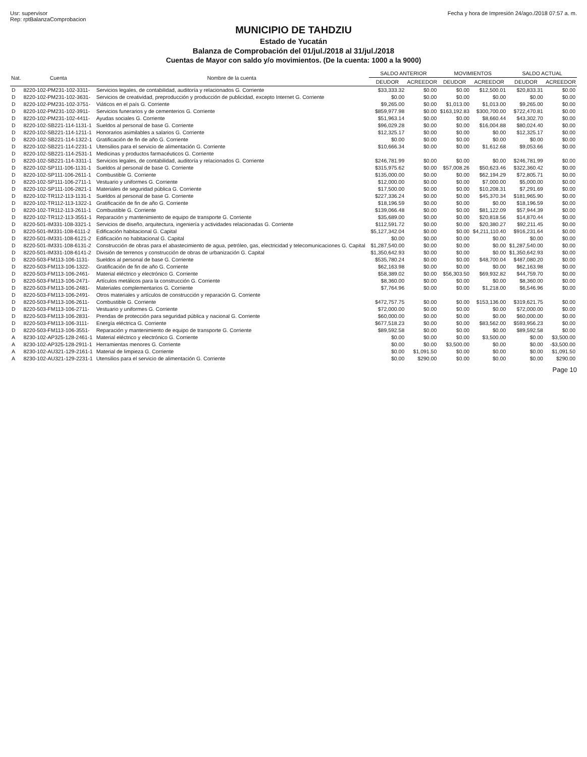Usr: supervisor
Rep: rptBalanzaComprobacion
Fecha y hora de Impresión 24/ago./2018 07:57 a. m.
MUNICIPIO DE TAHDZIU
Estado de Yucatán
Balanza de Comprobación del 01/jul./2018 al 31/jul./2018
Cuentas de Mayor con saldo y/o movimientos. (De la cuenta: 1000 a la 9000)
| Nat. | Cuenta | Nombre de la cuenta | SALDO ANTERIOR | | MOVIMIENTOS | | SALDO ACTUAL | |
| --- | --- | --- | --- | --- | --- | --- | --- | --- |
| | | | DEUDOR | ACREEDOR | DEUDOR | ACREEDOR | DEUDOR | ACREEDOR |
| D | 8220-102-PM231-102-3311- | Servicios legales, de contabilidad, auditoría y relacionados G. Corriente | $33,333.32 | $0.00 | $0.00 | $12,500.01 | $20,833.31 | $0.00 |
| D | 8220-102-PM231-102-3631- | Servicios de creatividad, preproducción y producción de publicidad, excepto Internet G. Corriente | $0.00 | $0.00 | $0.00 | $0.00 | $0.00 | $0.00 |
| D | 8220-102-PM231-102-3751- | Viáticos en el país G. Corriente | $9,265.00 | $0.00 | $1,013.00 | $1,013.00 | $9,265.00 | $0.00 |
| D | 8220-102-PM231-102-3911- | Servicios funerarios y de cementerios G. Corriente | $859,977.98 | $0.00 | $163,192.83 | $300,700.00 | $722,470.81 | $0.00 |
| D | 8220-102-PM231-102-4411- | Ayudas sociales G. Corriente | $51,963.14 | $0.00 | $0.00 | $8,660.44 | $43,302.70 | $0.00 |
| D | 8220-102-SB221-114-1131-1 | Sueldos al personal de base G. Corriente | $96,029.28 | $0.00 | $0.00 | $16,004.88 | $80,024.40 | $0.00 |
| D | 8220-102-SB221-114-1211-1 | Honorarios asimilables a salarios G. Corriente | $12,325.17 | $0.00 | $0.00 | $0.00 | $12,325.17 | $0.00 |
| D | 8220-102-SB221-114-1322-1 | Gratificación de fin de año G. Corriente | $0.00 | $0.00 | $0.00 | $0.00 | $0.00 | $0.00 |
| D | 8220-102-SB221-114-2231-1 | Utensilios para el servicio de alimentación G. Corriente | $10,666.34 | $0.00 | $0.00 | $1,612.68 | $9,053.66 | $0.00 |
| D | 8220-102-SB221-114-2531-1 | Medicinas y productos farmacéuticos G. Corriente | | | | | | |
| D | 8220-102-SB221-114-3311-1 | Servicios legales, de contabilidad, auditoría y relacionados G. Corriente | $246,781.99 | $0.00 | $0.00 | $0.00 | $246,781.99 | $0.00 |
| D | 8220-102-SP111-106-1131-1 | Sueldos al personal de base G. Corriente | $315,975.62 | $0.00 | $57,008.26 | $50,623.46 | $322,360.42 | $0.00 |
| D | 8220-102-SP111-106-2611-1 | Combustible G. Corriente | $135,000.00 | $0.00 | $0.00 | $62,194.29 | $72,805.71 | $0.00 |
| D | 8220-102-SP111-106-2711-1 | Vestuario y uniformes G. Corriente | $12,000.00 | $0.00 | $0.00 | $7,000.00 | $5,000.00 | $0.00 |
| D | 8220-102-SP111-106-2821-1 | Materiales de seguridad pública G. Corriente | $17,500.00 | $0.00 | $0.00 | $10,208.31 | $7,291.69 | $0.00 |
| D | 8220-102-TR112-113-1131-1 | Sueldos al personal de base G. Corriente | $227,336.24 | $0.00 | $0.00 | $45,370.34 | $181,965.90 | $0.00 |
| D | 8220-102-TR112-113-1322-1 | Gratificación de fin de año G. Corriente | $18,196.59 | $0.00 | $0.00 | $0.00 | $18,196.59 | $0.00 |
| D | 8220-102-TR112-113-2611-1 | Combustible G. Corriente | $139,066.48 | $0.00 | $0.00 | $81,122.09 | $57,944.39 | $0.00 |
| D | 8220-102-TR112-113-3551-1 | Reparación y mantenimiento de equipo de transporte G. Corriente | $35,689.00 | $0.00 | $0.00 | $20,818.56 | $14,870.44 | $0.00 |
| D | 8220-501-IM331-108-3321-1 | Servicios de diseño, arquitectura, ingeniería y actividades relacionadas G. Corriente | $112,591.72 | $0.00 | $0.00 | $20,380.27 | $92,211.45 | $0.00 |
| D | 8220-501-IM331-108-6111-2 | Edificación habitacional G. Capital | $5,127,342.04 | $0.00 | $0.00 | $4,211,110.40 | $916,231.64 | $0.00 |
| D | 8220-501-IM331-108-6121-2 | Edificación no habitacional G. Capital | $0.00 | $0.00 | $0.00 | $0.00 | $0.00 | $0.00 |
| D | 8220-501-IM331-108-6131-2 | Construcción de obras para el abastecimiento de agua, petróleo, gas, electricidad y telecomunicaciones G. Capital | $1,287,540.00 | $0.00 | $0.00 | $0.00 | $1,287,540.00 | $0.00 |
| D | 8220-501-IM331-108-6141-2 | División de terrenos y construcción de obras de urbanización G. Capital | $1,350,642.93 | $0.00 | $0.00 | $0.00 | $1,350,642.93 | $0.00 |
| D | 8220-503-FM113-106-1131- | Sueldos al personal de base G. Corriente | $535,780.24 | $0.00 | $0.00 | $48,700.04 | $487,080.20 | $0.00 |
| D | 8220-503-FM113-106-1322- | Gratificación de fin de año G. Corriente | $62,163.98 | $0.00 | $0.00 | $0.00 | $62,163.98 | $0.00 |
| D | 8220-503-FM113-106-2461- | Material eléctrico y electrónico G. Corriente | $58,389.02 | $0.00 | $56,303.50 | $69,932.82 | $44,759.70 | $0.00 |
| D | 8220-503-FM113-106-2471- | Artículos metálicos para la construcción G. Corriente | $8,360.00 | $0.00 | $0.00 | $0.00 | $8,360.00 | $0.00 |
| D | 8220-503-FM113-106-2481- | Materiales complementarios G. Corriente | $7,764.96 | $0.00 | $0.00 | $1,218.00 | $6,546.96 | $0.00 |
| D | 8220-503-FM113-106-2491- | Otros materiales y artículos de construcción y reparación G. Corriente | | | | | | |
| D | 8220-503-FM113-106-2611- | Combustible G. Corriente | $472,757.75 | $0.00 | $0.00 | $153,136.00 | $319,621.75 | $0.00 |
| D | 8220-503-FM113-106-2711- | Vestuario y uniformes G. Corriente | $72,000.00 | $0.00 | $0.00 | $0.00 | $72,000.00 | $0.00 |
| D | 8220-503-FM113-106-2831- | Prendas de protección para seguridad pública y nacional G. Corriente | $60,000.00 | $0.00 | $0.00 | $0.00 | $60,000.00 | $0.00 |
| D | 8220-503-FM113-106-3111- | Energía eléctrica G. Corriente | $677,518.23 | $0.00 | $0.00 | $83,562.00 | $593,956.23 | $0.00 |
| D | 8220-503-FM113-106-3551- | Reparación y mantenimiento de equipo de transporte G. Corriente | $89,592.58 | $0.00 | $0.00 | $0.00 | $89,592.58 | $0.00 |
| A | 8230-102-AP325-128-2461-1 | Material eléctrico y electrónico G. Corriente | $0.00 | $0.00 | $0.00 | $3,500.00 | $0.00 | $3,500.00 |
| A | 8230-102-AP325-128-2911-1 | Herramientas menores G. Corriente | $0.00 | $0.00 | $3,500.00 | $0.00 | $0.00 | -$3,500.00 |
| A | 8230-102-AU321-129-2161-1 | Material de limpieza G. Corriente | $0.00 | $1,091.50 | $0.00 | $0.00 | $0.00 | $1,091.50 |
| A | 8230-102-AU321-129-2231-1 | Utensilios para el servicio de alimentación G. Corriente | $0.00 | $290.00 | $0.00 | $0.00 | $0.00 | $290.00 |
Page 10